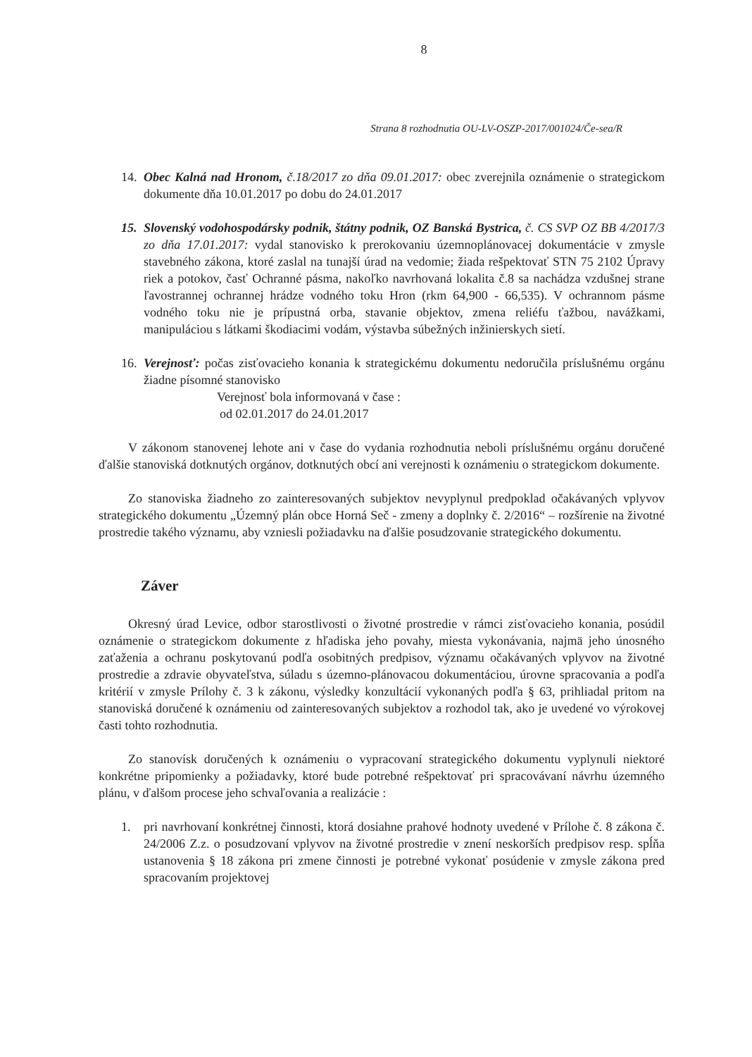8
Strana 8 rozhodnutia OU-LV-OSZP-2017/001024/Če-sea/R
14.
Obec Kalná nad Hronom, č.18/2017 zo dňa 09.01.2017: obec zverejnila oznámenie o strategickom dokumente dňa 10.01.2017 po dobu do 24.01.2017
15.
Slovenský vodohospodársky podnik, štátny podnik, OZ Banská Bystrica, č. CS SVP OZ BB 4/2017/3 zo dňa 17.01.2017: vydal stanovisko k prerokovaniu územnoplánovacej dokumentácie v zmysle stavebného zákona, ktoré zaslal na tunajší úrad na vedomie; žiada rešpektovať STN 75 2102 Úpravy riek a potokov, časť Ochranné pásma, nakoľko navrhovaná lokalita č.8 sa nachádza vzdušnej strane ľavostrannej ochrannej hrádze vodného toku Hron (rkm 64,900 - 66,535). V ochrannom pásme vodného toku nie je prípustná orba, stavanie objektov, zmena reliéfu ťažbou, navážkami, manipuláciou s látkami škodiacimi vodám, výstavba súbežných inžinierskych sietí.
16.
Verejnosť: počas zisťovacieho konania k strategickému dokumentu nedoručila príslušnému orgánu žiadne písomné stanovisko
Verejnosť bola informovaná v čase :
od 02.01.2017 do 24.01.2017
V zákonom stanovenej lehote ani v čase do vydania rozhodnutia neboli príslušnému orgánu doručené ďalšie stanoviská dotknutých orgánov, dotknutých obcí ani verejnosti k oznámeniu o strategickom dokumente.
Zo stanoviska žiadneho zo zainteresovaných subjektov nevyplynul predpoklad očakávaných vplyvov strategického dokumentu „Územný plán obce Horná Seč - zmeny a doplnky č. 2/2016“ – rozšírenie na životné prostredie takého významu, aby vzniesli požiadavku na ďalšie posudzovanie strategického dokumentu.
Záver
Okresný úrad Levice, odbor starostlivosti o životné prostredie v rámci zisťovacieho konania, posúdil oznámenie o strategickom dokumente z hľadiska jeho povahy, miesta vykonávania, najmä jeho únosného zaťaženia a ochranu poskytovanú podľa osobitných predpisov, významu očakávaných vplyvov na životné prostredie a zdravie obyvateľstva, súladu s územno-plánovacou dokumentáciou, úrovne spracovania a podľa kritérií v zmysle Prílohy č. 3 k zákonu, výsledky konzultácií vykonaných podľa § 63, prihliadal pritom na stanoviská doručené k oznámeniu od zainteresovaných subjektov a rozhodol tak, ako je uvedené vo výrokovej časti tohto rozhodnutia.
Zo stanovísk doručených k oznámeniu o vypracovaní strategického dokumentu vyplynuli niektoré konkrétne pripomienky a požiadavky, ktoré bude potrebné rešpektovať pri spracovávaní návrhu územného plánu, v ďalšom procese jeho schvaľovania a realizácie :
1. pri navrhovaní konkrétnej činnosti, ktorá dosiahne prahové hodnoty uvedené v Prílohe č. 8 zákona č. 24/2006 Z.z. o posudzovaní vplyvov na životné prostredie v znení neskorších predpisov resp. spĺňa ustanovenia § 18 zákona pri zmene činnosti je potrebné vykonať posúdenie v zmysle zákona pred spracovaním projektovej